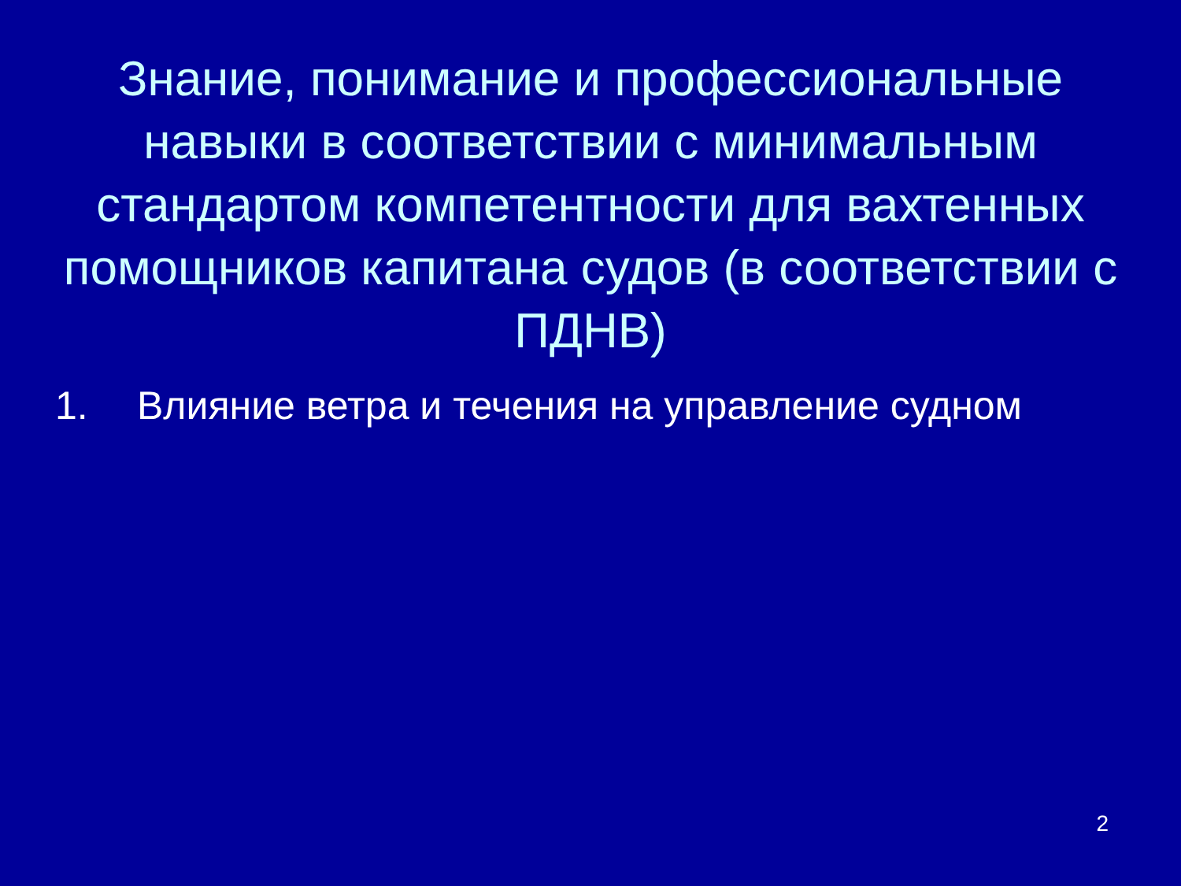Знание, понимание и профессиональные навыки в соответствии с минимальным стандартом компетентности для вахтенных помощников капитана судов (в соответствии с ПДНВ)
1. Влияние ветра и течения на управление судном
2